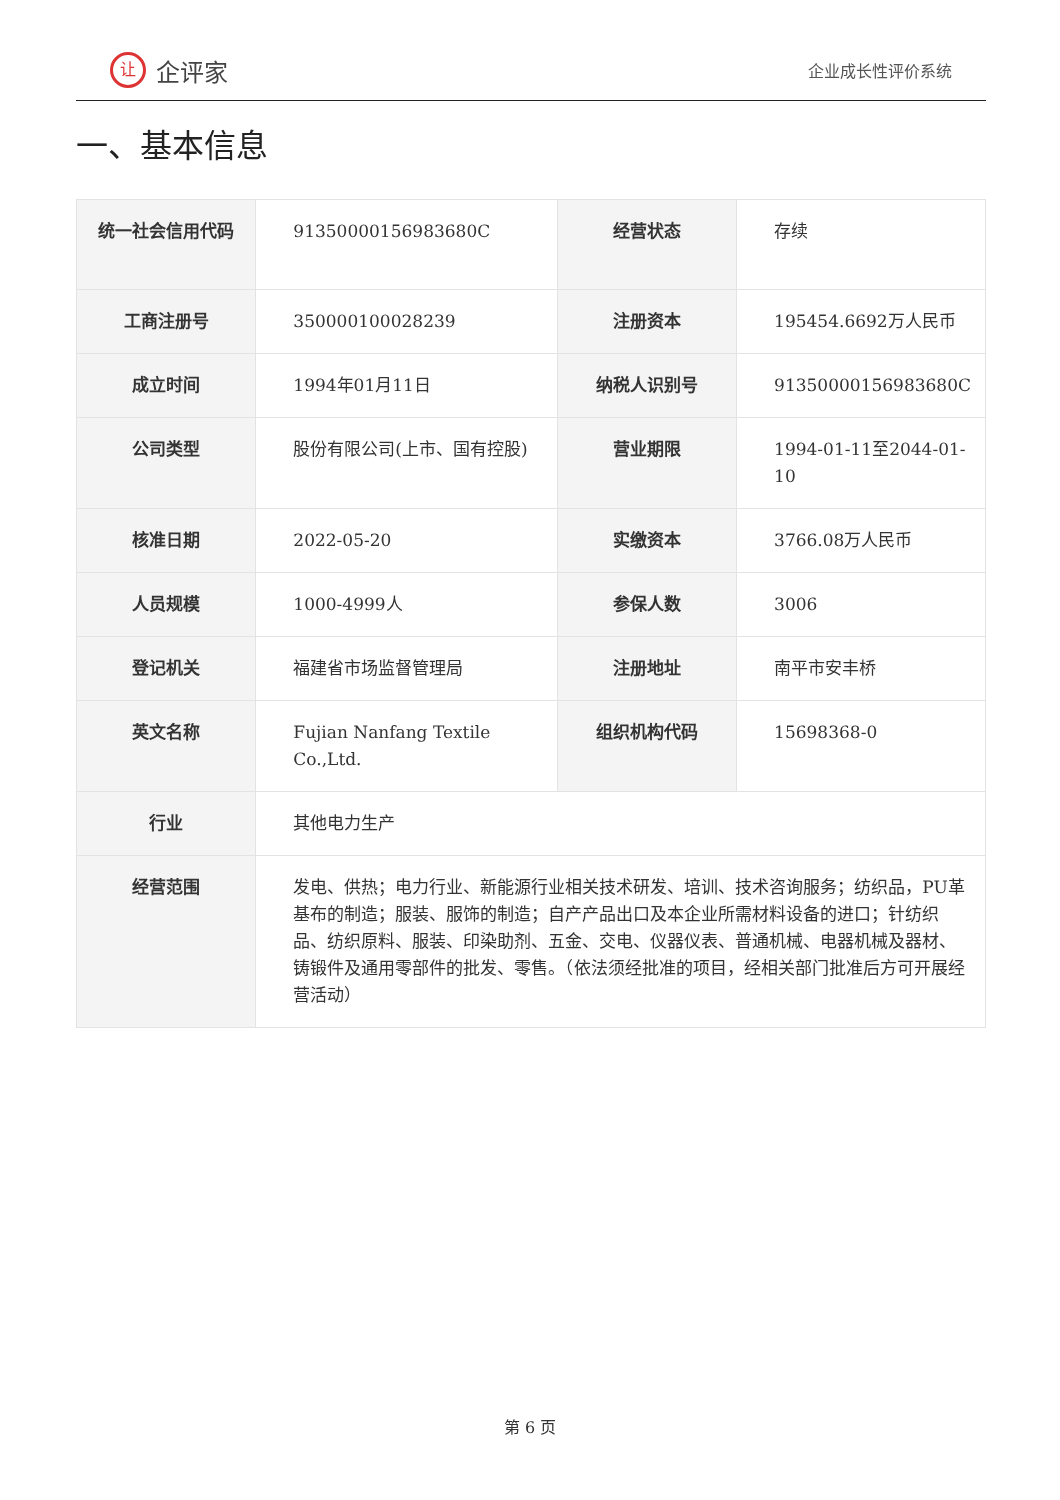让企评家
企业成长性评价系统
一、基本信息
| 统一社会信用代码 | 91350000156983680C | 经营状态 | 存续 |
| 工商注册号 | 350000100028239 | 注册资本 | 195454.6692万人民币 |
| 成立时间 | 1994年01月11日 | 纳税人识别号 | 91350000156983680C |
| 公司类型 | 股份有限公司(上市、国有控股) | 营业期限 | 1994-01-11至2044-01-10 |
| 核准日期 | 2022-05-20 | 实缴资本 | 3766.08万人民币 |
| 人员规模 | 1000-4999人 | 参保人数 | 3006 |
| 登记机关 | 福建省市场监督管理局 | 注册地址 | 南平市安丰桥 |
| 英文名称 | Fujian Nanfang Textile Co.,Ltd. | 组织机构代码 | 15698368-0 |
| 行业 | 其他电力生产 | | |
| 经营范围 | 发电、供热；电力行业、新能源行业相关技术研发、培训、技术咨询服务；纺织品，PU革基布的制造；服装、服饰的制造；自产产品出口及本企业所需材料设备的进口；针纺织品、纺织原料、服装、印染助剂、五金、交电、仪器仪表、普通机械、电器机械及器材、铸锻件及通用零部件的批发、零售。（依法须经批准的项目，经相关部门批准后方可开展经营活动） | | |
第 6 页